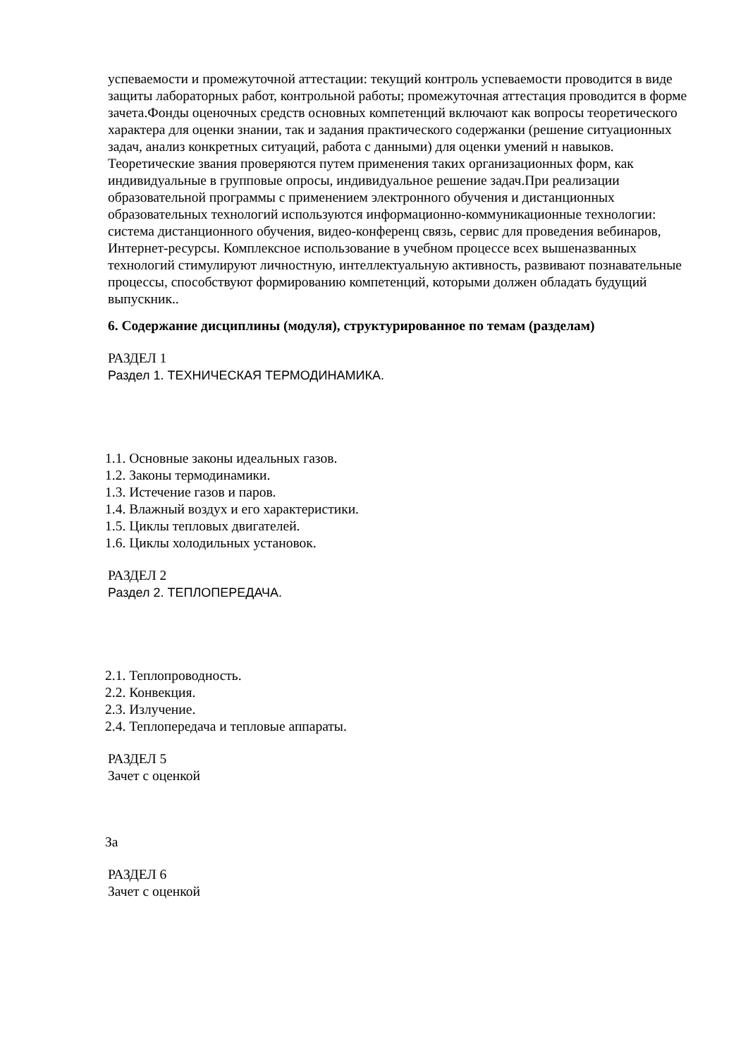успеваемости и промежуточной аттестации: текущий контроль успеваемости проводится в виде защиты лабораторных работ, контрольной работы; промежуточная аттестация проводится в форме зачета.Фонды оценочных средств основных компетенций включают как вопросы теоретического характера для оценки знании, так и задания практического содержанки (решение ситуационных задач, анализ конкретных ситуаций, работа с данными) для оценки умений н навыков. Теоретические звания проверяются путем применения таких организационных форм, как индивидуальные в групповые опросы, индивидуальное решение задач.При реализации образовательной программы с применением электронного обучения и дистанционных образовательных технологий используются информационно-коммуникационные технологии: система дистанционного обучения, видео-конференц связь, сервис для проведения вебинаров, Интернет-ресурсы. Комплексное использование в учебном процессе всех вышеназванных технологий стимулируют личностную, интеллектуальную активность, развивают познавательные процессы, способствуют формированию компетенций, которыми должен обладать будущий выпускник..
6. Содержание дисциплины (модуля), структурированное по темам (разделам)
РАЗДЕЛ 1
Раздел 1. ТЕХНИЧЕСКАЯ ТЕРМОДИНАМИКА.
1.1. Основные законы идеальных газов.
1.2. Законы термодинамики.
1.3. Истечение газов и паров.
1.4. Влажный воздух и его характеристики.
1.5. Циклы тепловых двигателей.
1.6. Циклы холодильных установок.
РАЗДЕЛ 2
Раздел 2. ТЕПЛОПЕРЕДАЧА.
2.1. Теплопроводность.
2.2. Конвекция.
2.3. Излучение.
2.4. Теплопередача и тепловые аппараты.
РАЗДЕЛ 5
Зачет с оценкой
За
РАЗДЕЛ 6
Зачет с оценкой